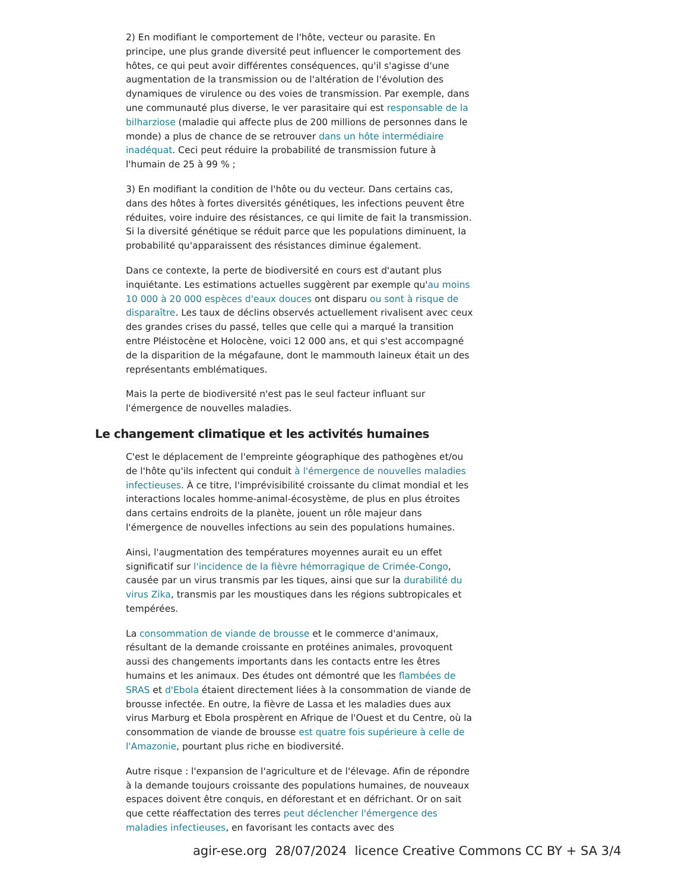2) En modifiant le comportement de l'hôte, vecteur ou parasite. En principe, une plus grande diversité peut influencer le comportement des hôtes, ce qui peut avoir différentes conséquences, qu'il s'agisse d'une augmentation de la transmission ou de l'altération de l'évolution des dynamiques de virulence ou des voies de transmission. Par exemple, dans une communauté plus diverse, le ver parasitaire qui est responsable de la bilharziose (maladie qui affecte plus de 200 millions de personnes dans le monde) a plus de chance de se retrouver dans un hôte intermédiaire inadéquat. Ceci peut réduire la probabilité de transmission future à l'humain de 25 à 99 % ;
3) En modifiant la condition de l'hôte ou du vecteur. Dans certains cas, dans des hôtes à fortes diversités génétiques, les infections peuvent être réduites, voire induire des résistances, ce qui limite de fait la transmission. Si la diversité génétique se réduit parce que les populations diminuent, la probabilité qu'apparaissent des résistances diminue également.
Dans ce contexte, la perte de biodiversité en cours est d'autant plus inquiétante. Les estimations actuelles suggèrent par exemple qu'au moins 10 000 à 20 000 espèces d'eaux douces ont disparu ou sont à risque de disparaître. Les taux de déclins observés actuellement rivalisent avec ceux des grandes crises du passé, telles que celle qui a marqué la transition entre Pléistocène et Holocène, voici 12 000 ans, et qui s'est accompagné de la disparition de la mégafaune, dont le mammouth laineux était un des représentants emblématiques.
Mais la perte de biodiversité n'est pas le seul facteur influant sur l'émergence de nouvelles maladies.
Le changement climatique et les activités humaines
C'est le déplacement de l'empreinte géographique des pathogènes et/ou de l'hôte qu'ils infectent qui conduit à l'émergence de nouvelles maladies infectieuses. À ce titre, l'imprévisibilité croissante du climat mondial et les interactions locales homme-animal-écosystème, de plus en plus étroites dans certains endroits de la planète, jouent un rôle majeur dans l'émergence de nouvelles infections au sein des populations humaines.
Ainsi, l'augmentation des températures moyennes aurait eu un effet significatif sur l'incidence de la fièvre hémorragique de Crimée-Congo, causée par un virus transmis par les tiques, ainsi que sur la durabilité du virus Zika, transmis par les moustiques dans les régions subtropicales et tempérées.
La consommation de viande de brousse et le commerce d'animaux, résultant de la demande croissante en protéines animales, provoquent aussi des changements importants dans les contacts entre les êtres humains et les animaux. Des études ont démontré que les flambées de SRAS et d'Ebola étaient directement liées à la consommation de viande de brousse infectée. En outre, la fièvre de Lassa et les maladies dues aux virus Marburg et Ebola prospèrent en Afrique de l'Ouest et du Centre, où la consommation de viande de brousse est quatre fois supérieure à celle de l'Amazonie, pourtant plus riche en biodiversité.
Autre risque : l'expansion de l'agriculture et de l'élevage. Afin de répondre à la demande toujours croissante des populations humaines, de nouveaux espaces doivent être conquis, en déforestant et en défrichant. Or on sait que cette réaffectation des terres peut déclencher l'émergence des maladies infectieuses, en favorisant les contacts avec des
agir-ese.org 28/07/2024 licence Creative Commons CC BY + SA 3/4